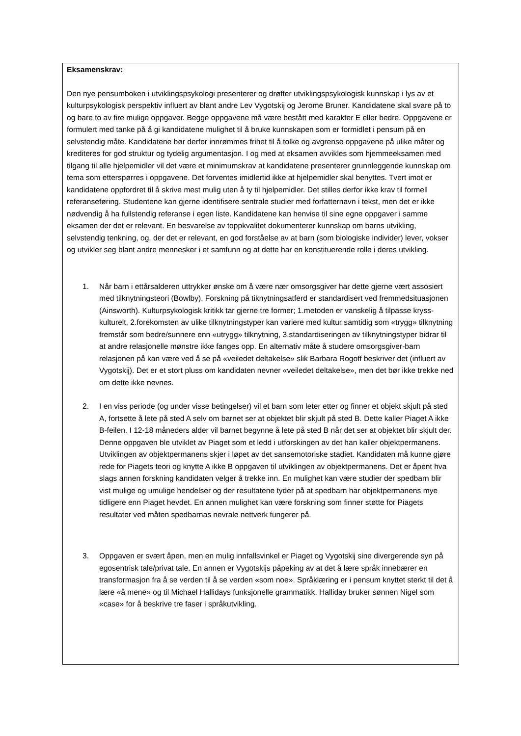Eksamenskrav:
Den nye pensumboken i utviklingspsykologi presenterer og drøfter utviklingspsykologisk kunnskap i lys av et kulturpsykologisk perspektiv influert av blant andre Lev Vygotskij og Jerome Bruner. Kandidatene skal svare på to og bare to av fire mulige oppgaver. Begge oppgavene må være bestått med karakter E eller bedre. Oppgavene er formulert med tanke på å gi kandidatene mulighet til å bruke kunnskapen som er formidlet i pensum på en selvstendig måte. Kandidatene bør derfor innrømmes frihet til å tolke og avgrense oppgavene på ulike måter og krediteres for god struktur og tydelig argumentasjon. I og med at eksamen avvikles som hjemmeeksamen med tilgang til alle hjelpemidler vil det være et minimumskrav at kandidatene presenterer grunnleggende kunnskap om tema som etterspørres i oppgavene. Det forventes imidlertid ikke at hjelpemidler skal benyttes. Tvert imot er kandidatene oppfordret til å skrive mest mulig uten å ty til hjelpemidler. Det stilles derfor ikke krav til formell referanseføring. Studentene kan gjerne identifisere sentrale studier med forfatternavn i tekst, men det er ikke nødvendig å ha fullstendig referanse i egen liste. Kandidatene kan henvise til sine egne oppgaver i samme eksamen der det er relevant. En besvarelse av toppkvalitet dokumenterer kunnskap om barns utvikling, selvstendig tenkning, og, der det er relevant, en god forståelse av at barn (som biologiske individer) lever, vokser og utvikler seg blant andre mennesker i et samfunn og at dette har en konstituerende rolle i deres utvikling.
1. Når barn i ettårsalderen uttrykker ønske om å være nær omsorgsgiver har dette gjerne vært assosiert med tilknytningsteori (Bowlby). Forskning på tiknytningsatferd er standardisert ved fremmedsituasjonen (Ainsworth). Kulturpsykologisk kritikk tar gjerne tre former; 1.metoden er vanskelig å tilpasse kryss-kulturelt, 2.forekomsten av ulike tilknytningstyper kan variere med kultur samtidig som «trygg» tilknytning fremstår som bedre/sunnere enn «utrygg» tilknytning, 3.standardiseringen av tilknytningstyper bidrar til at andre relasjonelle mønstre ikke fanges opp. En alternativ måte å studere omsorgsgiver-barn relasjonen på kan være ved å se på «veiledet deltakelse» slik Barbara Rogoff beskriver det (influert av Vygotskij). Det er et stort pluss om kandidaten nevner «veiledet deltakelse», men det bør ikke trekke ned om dette ikke nevnes.
2. I en viss periode (og under visse betingelser) vil et barn som leter etter og finner et objekt skjult på sted A, fortsette å lete på sted A selv om barnet ser at objektet blir skjult på sted B. Dette kaller Piaget A ikke B-feilen. I 12-18 måneders alder vil barnet begynne å lete på sted B når det ser at objektet blir skjult der. Denne oppgaven ble utviklet av Piaget som et ledd i utforskingen av det han kaller objektpermanens. Utviklingen av objektpermanens skjer i løpet av det sansemotoriske stadiet. Kandidaten må kunne gjøre rede for Piagets teori og knytte A ikke B oppgaven til utviklingen av objektpermanens. Det er åpent hva slags annen forskning kandidaten velger å trekke inn. En mulighet kan være studier der spedbarn blir vist mulige og umulige hendelser og der resultatene tyder på at spedbarn har objektpermanens mye tidligere enn Piaget hevdet. En annen mulighet kan være forskning som finner støtte for Piagets resultater ved måten spedbarnas nevrale nettverk fungerer på.
3. Oppgaven er svært åpen, men en mulig innfallsvinkel er Piaget og Vygotskij sine divergerende syn på egosentrisk tale/privat tale. En annen er Vygotskijs påpeking av at det å lære språk innebærer en transformasjon fra å se verden til å se verden «som noe». Språklæring er i pensum knyttet sterkt til det å lære «å mene» og til Michael Hallidays funksjonelle grammatikk. Halliday bruker sønnen Nigel som «case» for å beskrive tre faser i språkutvikling.